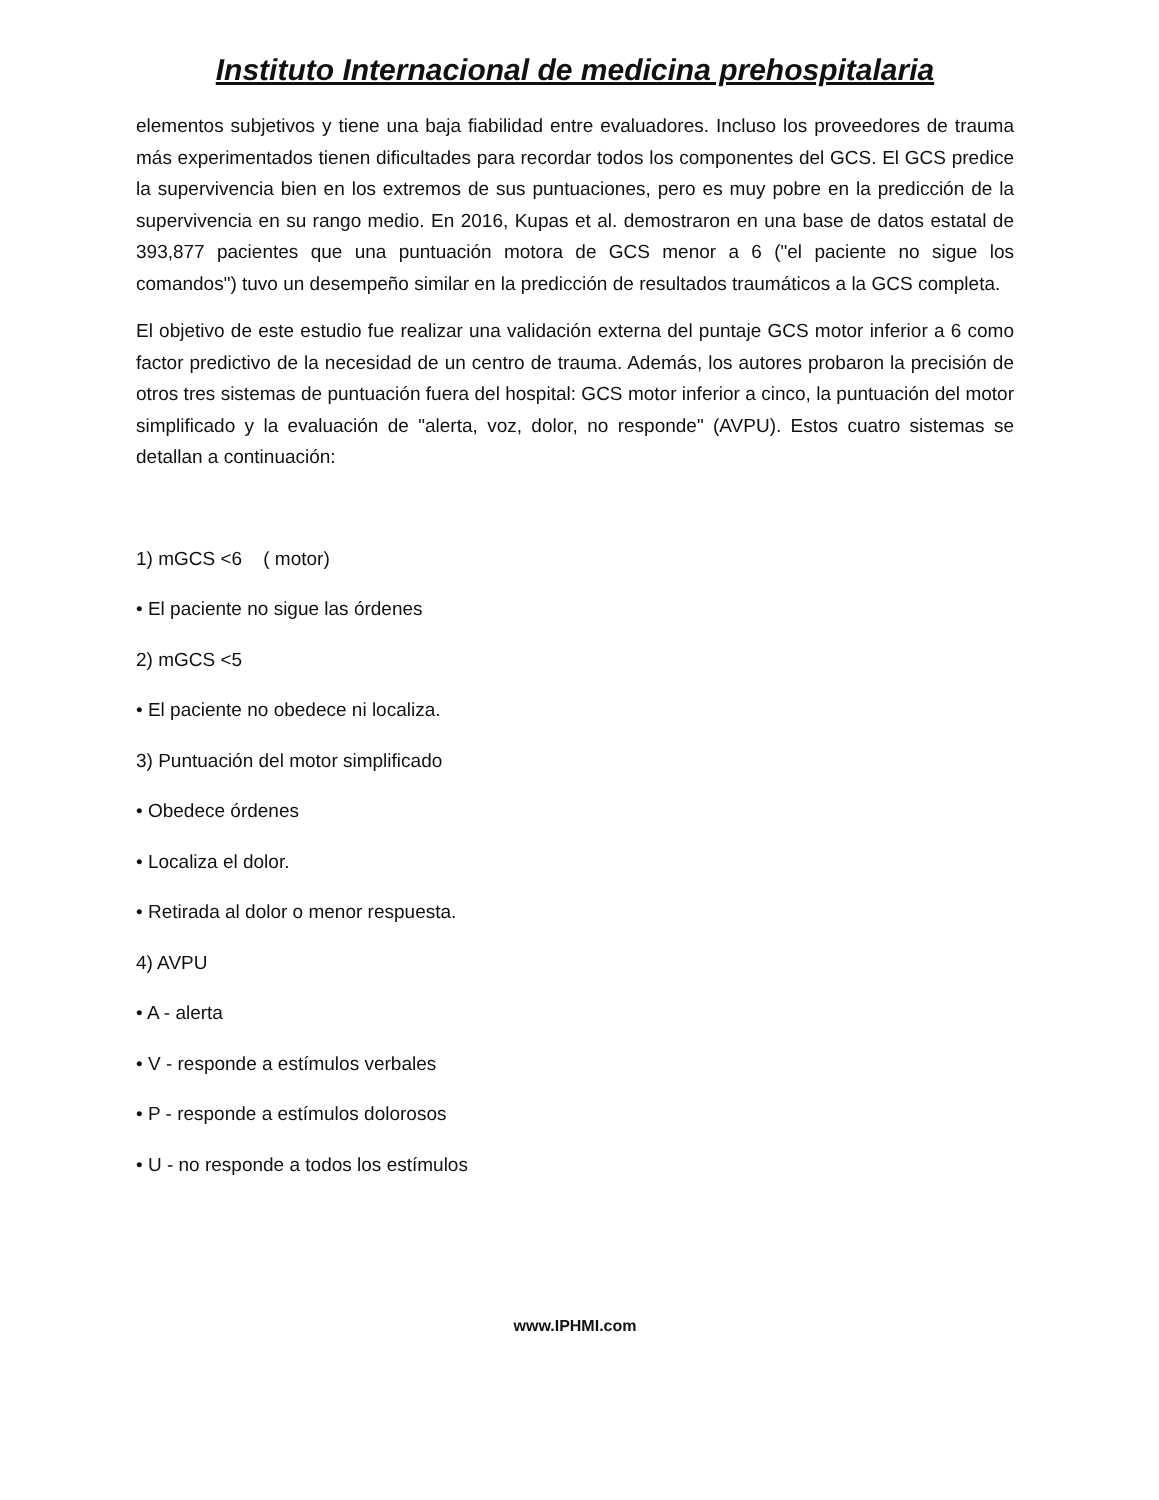Instituto Internacional de medicina prehospitalaria
elementos subjetivos y tiene una baja fiabilidad entre evaluadores. Incluso los proveedores de trauma más experimentados tienen dificultades para recordar todos los componentes del GCS. El GCS predice la supervivencia bien en los extremos de sus puntuaciones, pero es muy pobre en la predicción de la supervivencia en su rango medio. En 2016, Kupas et al. demostraron en una base de datos estatal de 393,877 pacientes que una puntuación motora de GCS menor a 6 ("el paciente no sigue los comandos") tuvo un desempeño similar en la predicción de resultados traumáticos a la GCS completa.
El objetivo de este estudio fue realizar una validación externa del puntaje GCS motor inferior a 6 como factor predictivo de la necesidad de un centro de trauma. Además, los autores probaron la precisión de otros tres sistemas de puntuación fuera del hospital: GCS motor inferior a cinco, la puntuación del motor simplificado y la evaluación de "alerta, voz, dolor, no responde" (AVPU). Estos cuatro sistemas se detallan a continuación:
1) mGCS <6 ( motor)
• El paciente no sigue las órdenes
2) mGCS <5
• El paciente no obedece ni localiza.
3) Puntuación del motor simplificado
• Obedece órdenes
• Localiza el dolor.
• Retirada al dolor o menor respuesta.
4) AVPU
• A - alerta
• V - responde a estímulos verbales
• P - responde a estímulos dolorosos
• U - no responde a todos los estímulos
www.IPHMI.com